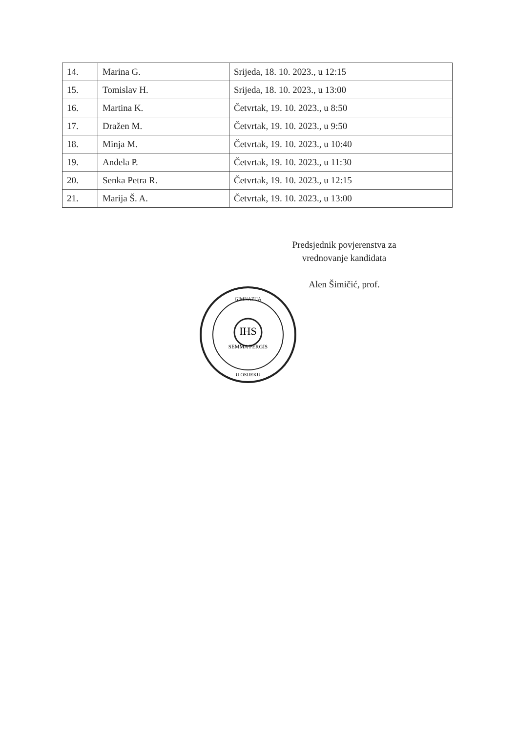| 14. | Marina G. | Srijeda, 18. 10. 2023., u 12:15 |
| 15. | Tomislav H. | Srijeda, 18. 10. 2023., u 13:00 |
| 16. | Martina K. | Četvrtak, 19. 10. 2023., u 8:50 |
| 17. | Dražen M. | Četvrtak, 19. 10. 2023., u 9:50 |
| 18. | Minja M. | Četvrtak, 19. 10. 2023., u 10:40 |
| 19. | Anđela P. | Četvrtak, 19. 10. 2023., u 11:30 |
| 20. | Senka Petra R. | Četvrtak, 19. 10. 2023., u 12:15 |
| 21. | Marija Š. A. | Četvrtak, 19. 10. 2023., u 13:00 |
Predsjednik povjerenstva za
vrednovanje kandidata
Alen Šimičić, prof.
IHS
SEMMA PERGIS
GIMNAZIJA
U OSIJEKU